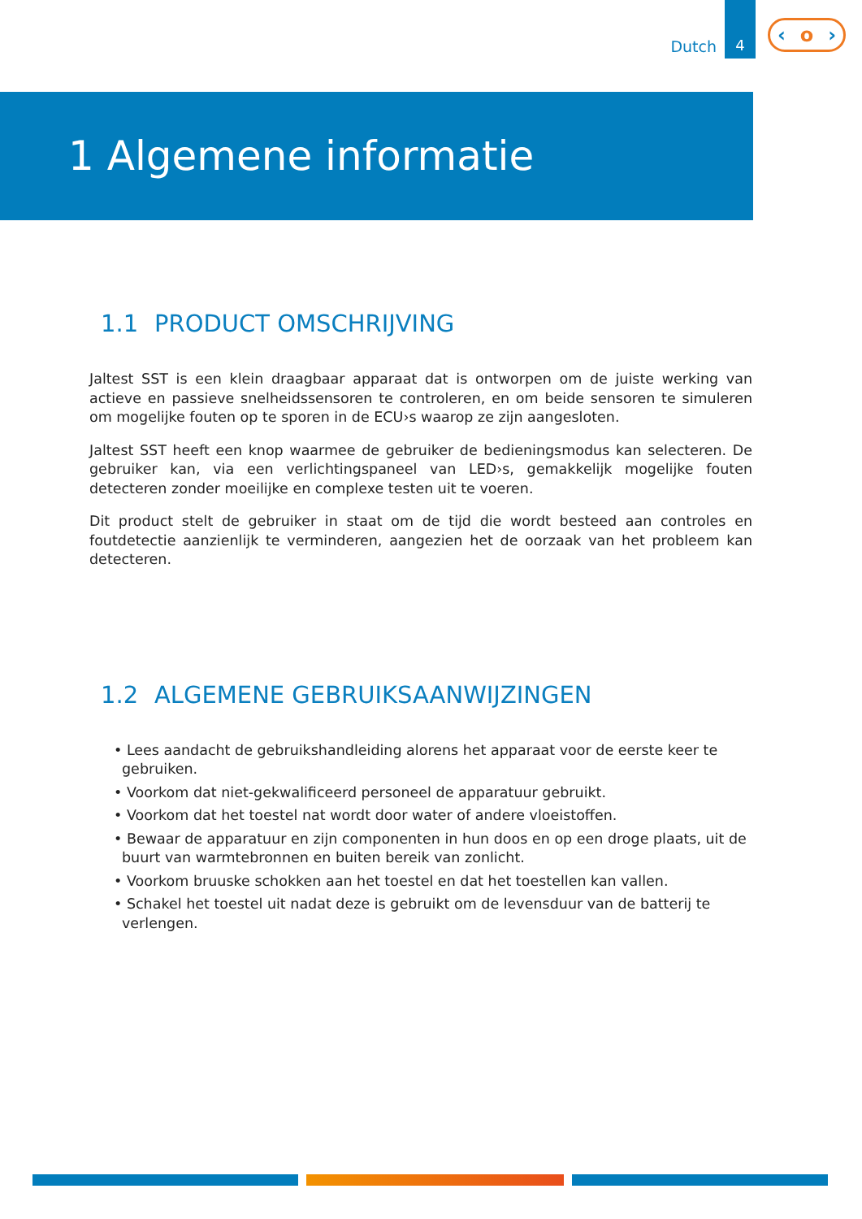Dutch
4
‹ o ›
1 Algemene informatie
1.1 PRODUCT OMSCHRIJVING
Jaltest SST is een klein draagbaar apparaat dat is ontworpen om de juiste werking van actieve en passieve snelheidssensoren te controleren, en om beide sensoren te simuleren om mogelijke fouten op te sporen in de ECU›s waarop ze zijn aangesloten.
Jaltest SST heeft een knop waarmee de gebruiker de bedieningsmodus kan selecteren. De gebruiker kan, via een verlichtingspaneel van LED›s, gemakkelijk mogelijke fouten detecteren zonder moeilijke en complexe testen uit te voeren.
Dit product stelt de gebruiker in staat om de tijd die wordt besteed aan controles en foutdetectie aanzienlijk te verminderen, aangezien het de oorzaak van het probleem kan detecteren.
1.2 ALGEMENE GEBRUIKSAANWIJZINGEN
• Lees aandacht de gebruikshandleiding alorens het apparaat voor de eerste keer te gebruiken.
• Voorkom dat niet-gekwalificeerd personeel de apparatuur gebruikt.
• Voorkom dat het toestel nat wordt door water of andere vloeistoffen.
• Bewaar de apparatuur en zijn componenten in hun doos en op een droge plaats, uit de buurt van warmtebronnen en buiten bereik van zonlicht.
• Voorkom bruuske schokken aan het toestel en dat het toestellen kan vallen.
• Schakel het toestel uit nadat deze is gebruikt om de levensduur van de batterij te verlengen.